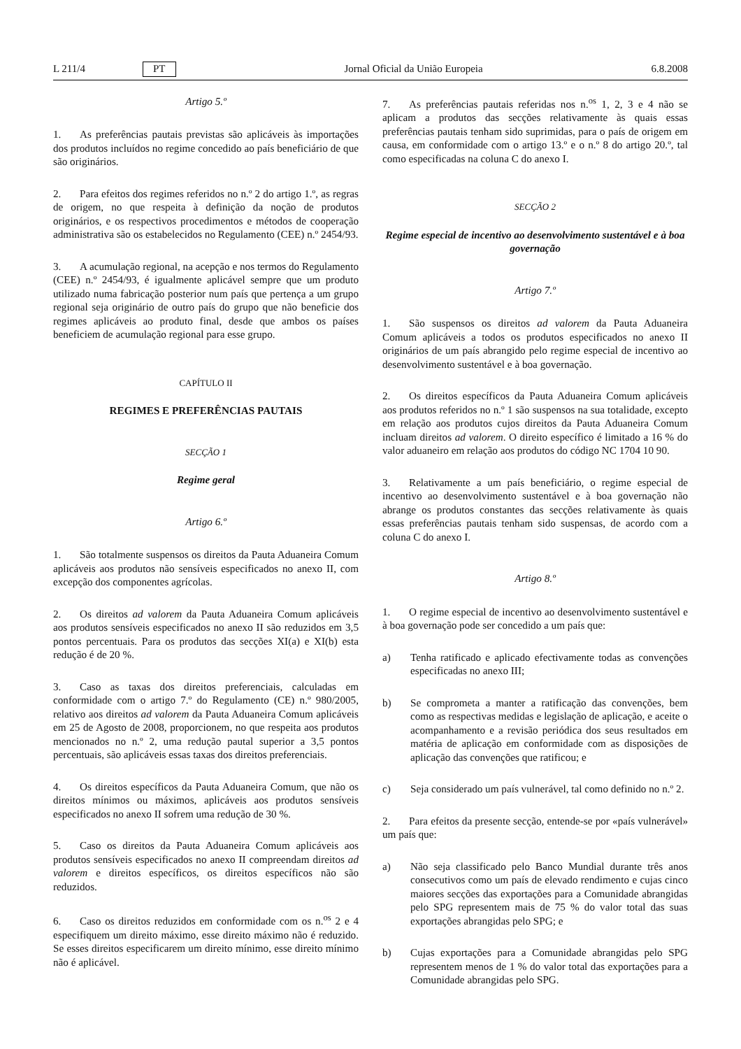L 211/4 PT Jornal Oficial da União Europeia 6.8.2008
Artigo 5.º
1. As preferências pautais previstas são aplicáveis às importações dos produtos incluídos no regime concedido ao país beneficiário de que são originários.
2. Para efeitos dos regimes referidos no n.º 2 do artigo 1.º, as regras de origem, no que respeita à definição da noção de produtos originários, e os respectivos procedimentos e métodos de cooperação administrativa são os estabelecidos no Regulamento (CEE) n.º 2454/93.
3. A acumulação regional, na acepção e nos termos do Regulamento (CEE) n.º 2454/93, é igualmente aplicável sempre que um produto utilizado numa fabricação posterior num país que pertença a um grupo regional seja originário de outro país do grupo que não beneficie dos regimes aplicáveis ao produto final, desde que ambos os países beneficiem de acumulação regional para esse grupo.
CAPÍTULO II
REGIMES E PREFERÊNCIAS PAUTAIS
SECÇÃO 1
Regime geral
Artigo 6.º
1. São totalmente suspensos os direitos da Pauta Aduaneira Comum aplicáveis aos produtos não sensíveis especificados no anexo II, com excepção dos componentes agrícolas.
2. Os direitos ad valorem da Pauta Aduaneira Comum aplicáveis aos produtos sensíveis especificados no anexo II são reduzidos em 3,5 pontos percentuais. Para os produtos das secções XI(a) e XI(b) esta redução é de 20 %.
3. Caso as taxas dos direitos preferenciais, calculadas em conformidade com o artigo 7.º do Regulamento (CE) n.º 980/2005, relativo aos direitos ad valorem da Pauta Aduaneira Comum aplicáveis em 25 de Agosto de 2008, proporcionem, no que respeita aos produtos mencionados no n.º 2, uma redução pautal superior a 3,5 pontos percentuais, são aplicáveis essas taxas dos direitos preferenciais.
4. Os direitos específicos da Pauta Aduaneira Comum, que não os direitos mínimos ou máximos, aplicáveis aos produtos sensíveis especificados no anexo II sofrem uma redução de 30 %.
5. Caso os direitos da Pauta Aduaneira Comum aplicáveis aos produtos sensíveis especificados no anexo II compreendam direitos ad valorem e direitos específicos, os direitos específicos não são reduzidos.
6. Caso os direitos reduzidos em conformidade com os n.<sup>os</sup> 2 e 4 especifiquem um direito máximo, esse direito máximo não é reduzido. Se esses direitos especificarem um direito mínimo, esse direito mínimo não é aplicável.
7. As preferências pautais referidas nos n.<sup>os</sup> 1, 2, 3 e 4 não se aplicam a produtos das secções relativamente às quais essas preferências pautais tenham sido suprimidas, para o país de origem em causa, em conformidade com o artigo 13.º e o n.º 8 do artigo 20.º, tal como especificadas na coluna C do anexo I.
SECÇÃO 2
Regime especial de incentivo ao desenvolvimento sustentável e à boa governação
Artigo 7.º
1. São suspensos os direitos ad valorem da Pauta Aduaneira Comum aplicáveis a todos os produtos especificados no anexo II originários de um país abrangido pelo regime especial de incentivo ao desenvolvimento sustentável e à boa governação.
2. Os direitos específicos da Pauta Aduaneira Comum aplicáveis aos produtos referidos no n.º 1 são suspensos na sua totalidade, excepto em relação aos produtos cujos direitos da Pauta Aduaneira Comum incluam direitos ad valorem. O direito específico é limitado a 16 % do valor aduaneiro em relação aos produtos do código NC 1704 10 90.
3. Relativamente a um país beneficiário, o regime especial de incentivo ao desenvolvimento sustentável e à boa governação não abrange os produtos constantes das secções relativamente às quais essas preferências pautais tenham sido suspensas, de acordo com a coluna C do anexo I.
Artigo 8.º
1. O regime especial de incentivo ao desenvolvimento sustentável e à boa governação pode ser concedido a um país que:
a) Tenha ratificado e aplicado efectivamente todas as convenções especificadas no anexo III;
b) Se comprometa a manter a ratificação das convenções, bem como as respectivas medidas e legislação de aplicação, e aceite o acompanhamento e a revisão periódica dos seus resultados em matéria de aplicação em conformidade com as disposições de aplicação das convenções que ratificou; e
c) Seja considerado um país vulnerável, tal como definido no n.º 2.
2. Para efeitos da presente secção, entende-se por «país vulnerável» um país que:
a) Não seja classificado pelo Banco Mundial durante três anos consecutivos como um país de elevado rendimento e cujas cinco maiores secções das exportações para a Comunidade abrangidas pelo SPG representem mais de 75 % do valor total das suas exportações abrangidas pelo SPG; e
b) Cujas exportações para a Comunidade abrangidas pelo SPG representem menos de 1 % do valor total das exportações para a Comunidade abrangidas pelo SPG.